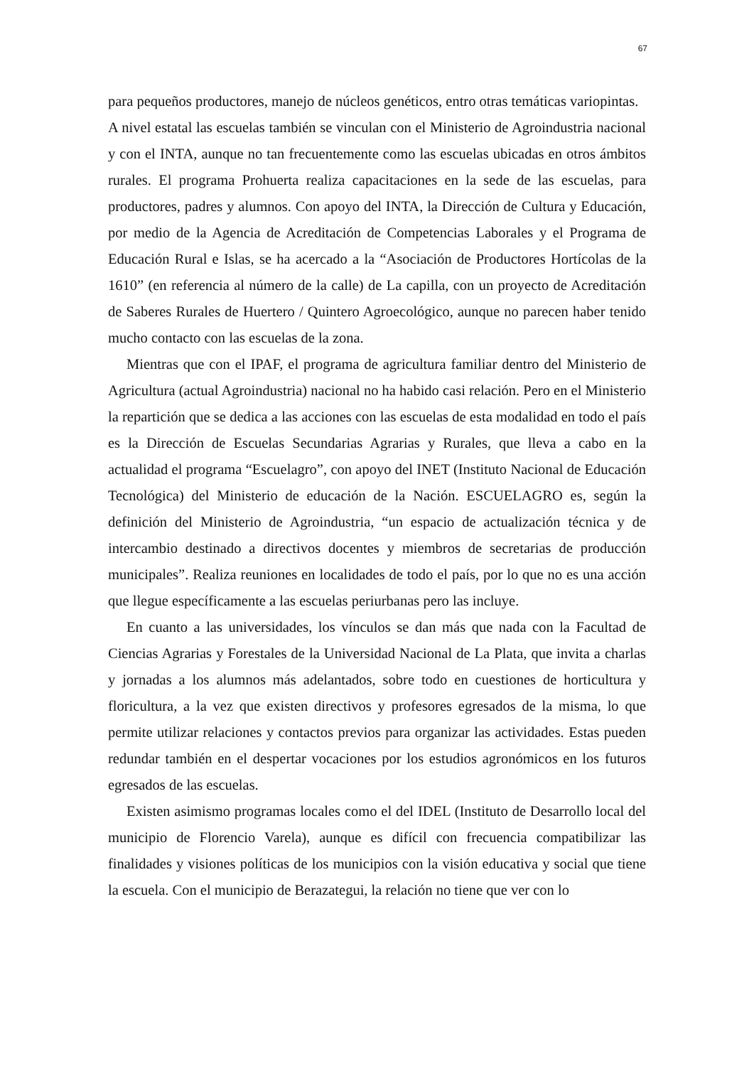67
para pequeños productores, manejo de núcleos genéticos, entro otras temáticas variopintas.
A nivel estatal las escuelas también se vinculan con el Ministerio de Agroindustria nacional y con el INTA, aunque no tan frecuentemente como las escuelas ubicadas en otros ámbitos rurales. El programa Prohuerta realiza capacitaciones en la sede de las escuelas, para productores, padres y alumnos. Con apoyo del INTA, la Dirección de Cultura y Educación, por medio de la Agencia de Acreditación de Competencias Laborales y el Programa de Educación Rural e Islas, se ha acercado a la “Asociación de Productores Hortícolas de la 1610” (en referencia al número de la calle) de La capilla, con un proyecto de Acreditación de Saberes Rurales de Huertero / Quintero Agroecológico, aunque no parecen haber tenido mucho contacto con las escuelas de la zona.
Mientras que con el IPAF, el programa de agricultura familiar dentro del Ministerio de Agricultura (actual Agroindustria) nacional no ha habido casi relación. Pero en el Ministerio la repartición que se dedica a las acciones con las escuelas de esta modalidad en todo el país es la Dirección de Escuelas Secundarias Agrarias y Rurales, que lleva a cabo en la actualidad el programa “Escuelagro”, con apoyo del INET (Instituto Nacional de Educación Tecnológica) del Ministerio de educación de la Nación. ESCUELAGRO es, según la definición del Ministerio de Agroindustria, “un espacio de actualización técnica y de intercambio destinado a directivos docentes y miembros de secretarias de producción municipales”. Realiza reuniones en localidades de todo el país, por lo que no es una acción que llegue específicamente a las escuelas periurbanas pero las incluye.
En cuanto a las universidades, los vínculos se dan más que nada con la Facultad de Ciencias Agrarias y Forestales de la Universidad Nacional de La Plata, que invita a charlas y jornadas a los alumnos más adelantados, sobre todo en cuestiones de horticultura y floricultura, a la vez que existen directivos y profesores egresados de la misma, lo que permite utilizar relaciones y contactos previos para organizar las actividades. Estas pueden redundar también en el despertar vocaciones por los estudios agronómicos en los futuros egresados de las escuelas.
Existen asimismo programas locales como el del IDEL (Instituto de Desarrollo local del municipio de Florencio Varela), aunque es difícil con frecuencia compatibilizar las finalidades y visiones políticas de los municipios con la visión educativa y social que tiene la escuela. Con el municipio de Berazategui, la relación no tiene que ver con lo